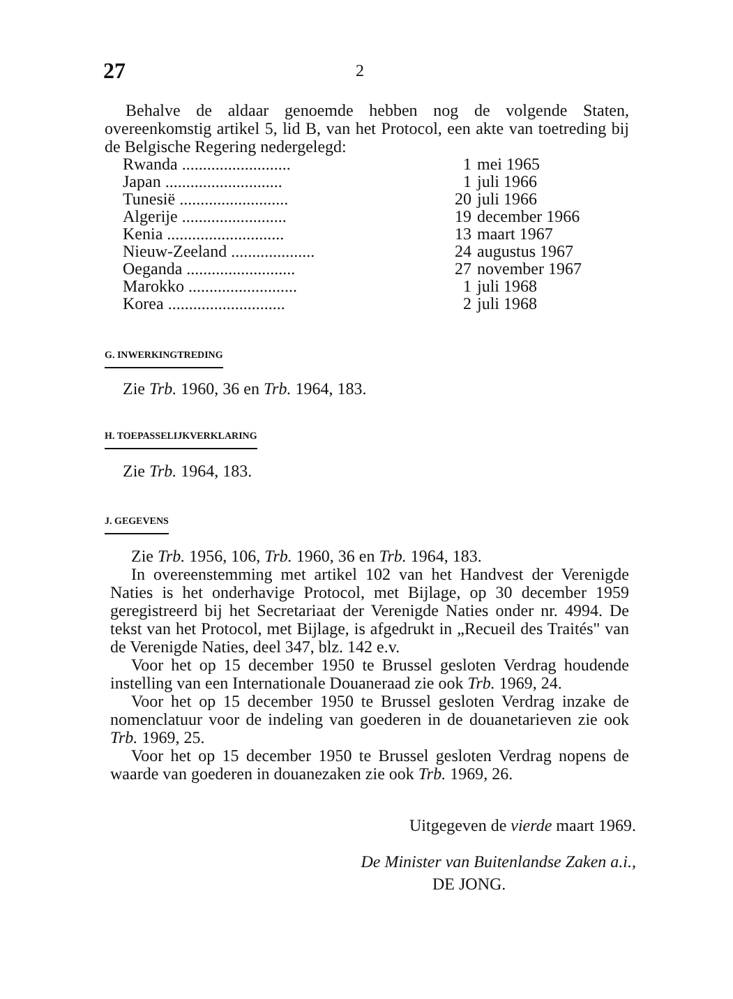27 2
Behalve de aldaar genoemde hebben nog de volgende Staten, overeenkomstig artikel 5, lid B, van het Protocol, een akte van toetreding bij de Belgische Regering nedergelegd:
| Rwanda .......................... | 1 | mei 1965 |
| Japan ............................ | 1 | juli 1966 |
| Tunesië .......................... | 20 | juli 1966 |
| Algerije ......................... | 19 | december 1966 |
| Kenia ............................ | 13 | maart 1967 |
| Nieuw-Zeeland .................... | 24 | augustus 1967 |
| Oeganda .......................... | 27 | november 1967 |
| Marokko .......................... | 1 | juli 1968 |
| Korea ............................ | 2 | juli 1968 |
G. INWERKINGTREDING
Zie Trb. 1960, 36 en Trb. 1964, 183.
H. TOEPASSELIJKVERKLARING
Zie Trb. 1964, 183.
J. GEGEVENS
Zie Trb. 1956, 106, Trb. 1960, 36 en Trb. 1964, 183.
In overeenstemming met artikel 102 van het Handvest der Verenigde Naties is het onderhavige Protocol, met Bijlage, op 30 december 1959 geregistreerd bij het Secretariaat der Verenigde Naties onder nr. 4994. De tekst van het Protocol, met Bijlage, is afgedrukt in „Recueil des Traités" van de Verenigde Naties, deel 347, blz. 142 e.v.
Voor het op 15 december 1950 te Brussel gesloten Verdrag houdende instelling van een Internationale Douaneraad zie ook Trb. 1969, 24.
Voor het op 15 december 1950 te Brussel gesloten Verdrag inzake de nomenclatuur voor de indeling van goederen in de douanetarieven zie ook Trb. 1969, 25.
Voor het op 15 december 1950 te Brussel gesloten Verdrag nopens de waarde van goederen in douanezaken zie ook Trb. 1969, 26.
Uitgegeven de vierde maart 1969.
De Minister van Buitenlandse Zaken a.i.,
DE JONG.